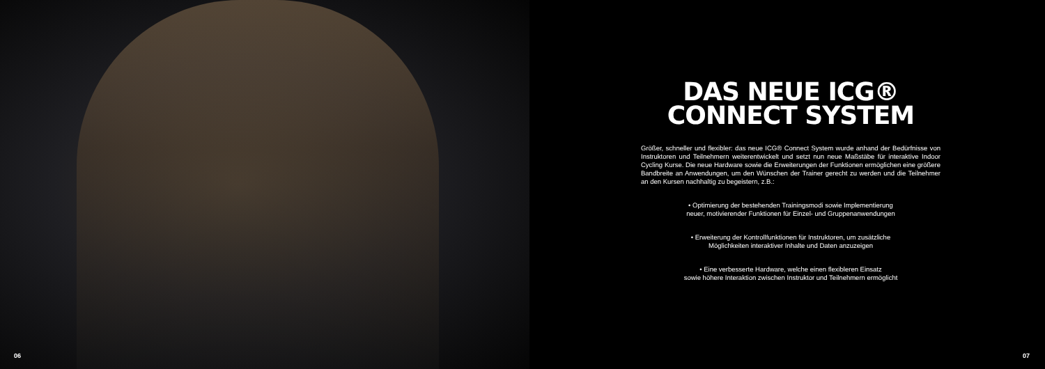06
DAS NEUE ICG®
CONNECT SYSTEM
Größer, schneller und flexibler: das neue ICG® Connect System wurde anhand der Bedürfnisse von Instruktoren und Teilnehmern weiterentwickelt und setzt nun neue Maßstäbe für interaktive Indoor Cycling Kurse. Die neue Hardware sowie die Erweiterungen der Funktionen ermöglichen eine größere Bandbreite an Anwendungen, um den Wünschen der Trainer gerecht zu werden und die Teilnehmer an den Kursen nachhaltig zu begeistern, z.B.:
• Optimierung der bestehenden Trainingsmodi sowie Implementierung
neuer, motivierender Funktionen für Einzel- und Gruppenanwendungen
• Erweiterung der Kontrollfunktionen für Instruktoren, um zusätzliche
Möglichkeiten interaktiver Inhalte und Daten anzuzeigen
• Eine verbesserte Hardware, welche einen flexibleren Einsatz
sowie höhere Interaktion zwischen Instruktor und Teilnehmern ermöglicht
07